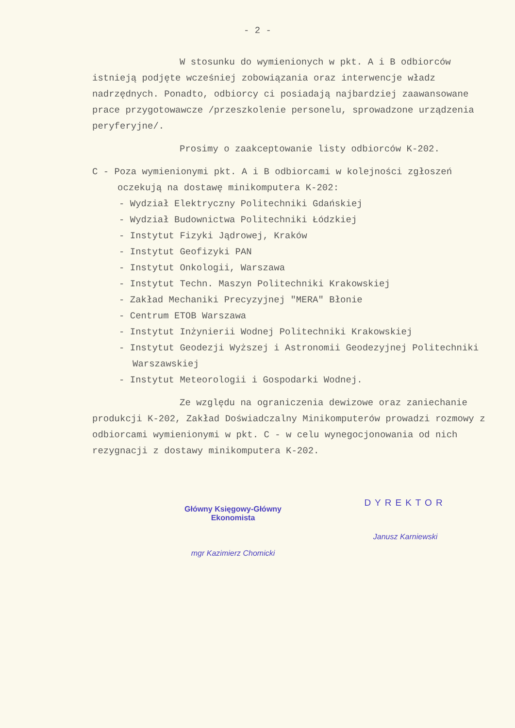- 2 -
W stosunku do wymienionych w pkt. A i B odbiorców istnieją podjęte wcześniej zobowiązania oraz interwencje władz nadrzędnych. Ponadto, odbiorcy ci posiadają najbardziej zaawansowane prace przygotowawcze /przeszkolenie personelu, sprowadzone urządzenia peryferyjne/.
Prosimy o zaakceptowanie listy odbiorców K-202.
C - Poza wymienionymi pkt. A i B odbiorcami w kolejności zgłoszeń oczekują na dostawę minikomputera K-202:
- Wydział Elektryczny Politechniki Gdańskiej
- Wydział Budownictwa Politechniki Łódzkiej
- Instytut Fizyki Jądrowej, Kraków
- Instytut Geofizyki PAN
- Instytut Onkologii, Warszawa
- Instytut Techn. Maszyn Politechniki Krakowskiej
- Zakład Mechaniki Precyzyjnej "MERA" Błonie
- Centrum ETOB Warszawa
- Instytut Inżynierii Wodnej Politechniki Krakowskiej
- Instytut Geodezji Wyższej i Astronomii Geodezyjnej Politechniki Warszawskiej
- Instytut Meteorologii i Gospodarki Wodnej.
Ze względu na ograniczenia dewizowe oraz zaniechanie produkcji K-202, Zakład Doświadczalny Minikomputerów prowadzi rozmowy z odbiorcami wymienionymi w pkt. C - w celu wynegocjonowania od nich rezygnacji z dostawy minikomputera K-202.
Główny Księgowy-Główny Ekonomista
mgr Kazimierz Chomicki
DYREKTOR
Janusz Karniewski